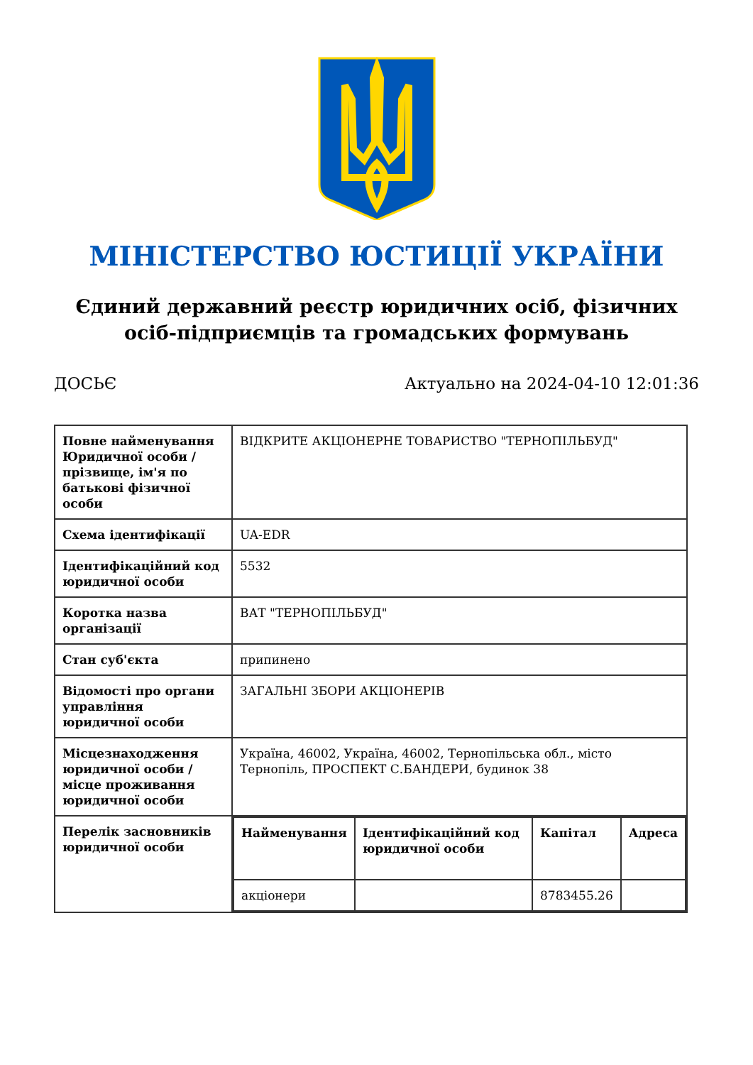МІНІСТЕРСТВО ЮСТИЦІЇ УКРАЇНИ
Єдиний державний реєстр юридичних осіб, фізичних осіб-підприємців та громадських формувань
ДОСЬЄ Актуально на 2024-04-10 12:01:36
| Повне найменування Юридичної особи / прізвище, ім'я по батькові фізичної особи | ВІДКРИТЕ АКЦІОНЕРНЕ ТОВАРИСТВО "ТЕРНОПІЛЬБУД" |
| Схема ідентифікації | UA-EDR |
| Ідентифікаційний код юридичної особи | 5532 |
| Коротка назва організації | ВАТ "ТЕРНОПІЛЬБУД" |
| Стан суб'єкта | припинено |
| Відомості про органи управління юридичної особи | ЗАГАЛЬНІ ЗБОРИ АКЦІОНЕРІВ |
| Місцезнаходження юридичної особи / місце проживання юридичної особи | Україна, 46002, Україна, 46002, Тернопільська обл., місто Тернопіль, ПРОСПЕКТ С.БАНДЕРИ, будинок 38 |
| Перелік засновників юридичної особи | / Найменування / Ідентифікаційний код юридичної особи / Капітал / Адреса / / --- / --- / --- / --- / / акціонери / / 8783455.26 / / |